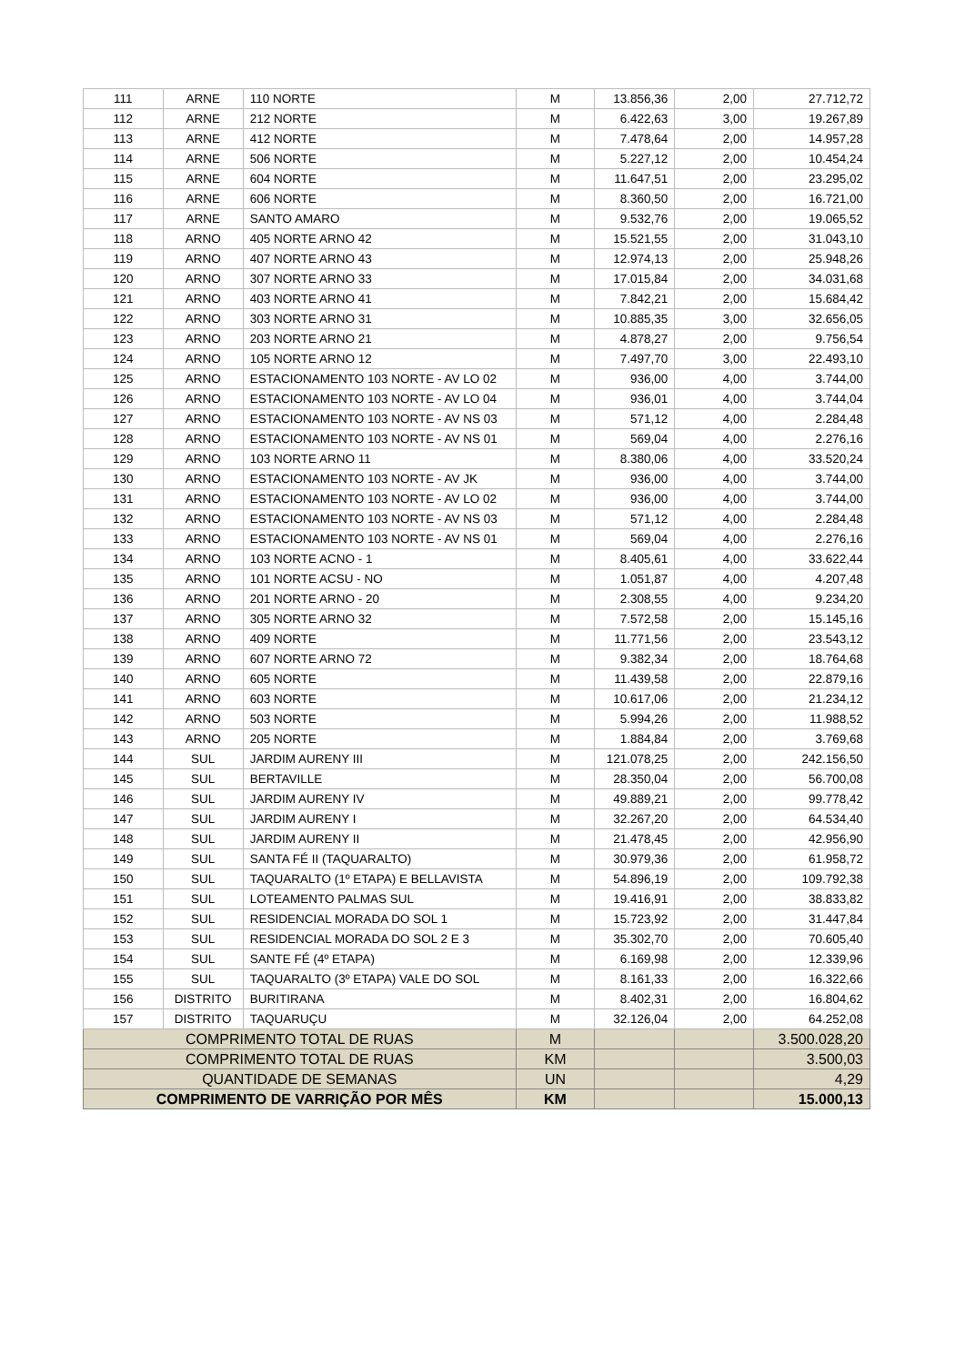| 111 | ARNE | 110 NORTE | M | 13.856,36 | 2,00 | 27.712,72 |
| 112 | ARNE | 212 NORTE | M | 6.422,63 | 3,00 | 19.267,89 |
| 113 | ARNE | 412 NORTE | M | 7.478,64 | 2,00 | 14.957,28 |
| 114 | ARNE | 506 NORTE | M | 5.227,12 | 2,00 | 10.454,24 |
| 115 | ARNE | 604 NORTE | M | 11.647,51 | 2,00 | 23.295,02 |
| 116 | ARNE | 606 NORTE | M | 8.360,50 | 2,00 | 16.721,00 |
| 117 | ARNE | SANTO AMARO | M | 9.532,76 | 2,00 | 19.065,52 |
| 118 | ARNO | 405 NORTE ARNO 42 | M | 15.521,55 | 2,00 | 31.043,10 |
| 119 | ARNO | 407 NORTE ARNO 43 | M | 12.974,13 | 2,00 | 25.948,26 |
| 120 | ARNO | 307 NORTE ARNO 33 | M | 17.015,84 | 2,00 | 34.031,68 |
| 121 | ARNO | 403 NORTE ARNO 41 | M | 7.842,21 | 2,00 | 15.684,42 |
| 122 | ARNO | 303 NORTE ARNO 31 | M | 10.885,35 | 3,00 | 32.656,05 |
| 123 | ARNO | 203 NORTE ARNO 21 | M | 4.878,27 | 2,00 | 9.756,54 |
| 124 | ARNO | 105 NORTE ARNO 12 | M | 7.497,70 | 3,00 | 22.493,10 |
| 125 | ARNO | ESTACIONAMENTO 103 NORTE - AV LO 02 | M | 936,00 | 4,00 | 3.744,00 |
| 126 | ARNO | ESTACIONAMENTO 103 NORTE - AV LO 04 | M | 936,01 | 4,00 | 3.744,04 |
| 127 | ARNO | ESTACIONAMENTO 103 NORTE - AV NS 03 | M | 571,12 | 4,00 | 2.284,48 |
| 128 | ARNO | ESTACIONAMENTO 103 NORTE - AV NS 01 | M | 569,04 | 4,00 | 2.276,16 |
| 129 | ARNO | 103 NORTE ARNO 11 | M | 8.380,06 | 4,00 | 33.520,24 |
| 130 | ARNO | ESTACIONAMENTO 103 NORTE - AV JK | M | 936,00 | 4,00 | 3.744,00 |
| 131 | ARNO | ESTACIONAMENTO 103 NORTE - AV LO 02 | M | 936,00 | 4,00 | 3.744,00 |
| 132 | ARNO | ESTACIONAMENTO 103 NORTE - AV NS 03 | M | 571,12 | 4,00 | 2.284,48 |
| 133 | ARNO | ESTACIONAMENTO 103 NORTE - AV NS 01 | M | 569,04 | 4,00 | 2.276,16 |
| 134 | ARNO | 103 NORTE ACNO - 1 | M | 8.405,61 | 4,00 | 33.622,44 |
| 135 | ARNO | 101 NORTE ACSU - NO | M | 1.051,87 | 4,00 | 4.207,48 |
| 136 | ARNO | 201 NORTE ARNO - 20 | M | 2.308,55 | 4,00 | 9.234,20 |
| 137 | ARNO | 305 NORTE ARNO 32 | M | 7.572,58 | 2,00 | 15.145,16 |
| 138 | ARNO | 409 NORTE | M | 11.771,56 | 2,00 | 23.543,12 |
| 139 | ARNO | 607 NORTE ARNO 72 | M | 9.382,34 | 2,00 | 18.764,68 |
| 140 | ARNO | 605 NORTE | M | 11.439,58 | 2,00 | 22.879,16 |
| 141 | ARNO | 603 NORTE | M | 10.617,06 | 2,00 | 21.234,12 |
| 142 | ARNO | 503 NORTE | M | 5.994,26 | 2,00 | 11.988,52 |
| 143 | ARNO | 205 NORTE | M | 1.884,84 | 2,00 | 3.769,68 |
| 144 | SUL | JARDIM AURENY III | M | 121.078,25 | 2,00 | 242.156,50 |
| 145 | SUL | BERTAVILLE | M | 28.350,04 | 2,00 | 56.700,08 |
| 146 | SUL | JARDIM AURENY IV | M | 49.889,21 | 2,00 | 99.778,42 |
| 147 | SUL | JARDIM AURENY I | M | 32.267,20 | 2,00 | 64.534,40 |
| 148 | SUL | JARDIM AURENY II | M | 21.478,45 | 2,00 | 42.956,90 |
| 149 | SUL | SANTA FÉ II (TAQUARALTO) | M | 30.979,36 | 2,00 | 61.958,72 |
| 150 | SUL | TAQUARALTO (1º ETAPA) E BELLAVISTA | M | 54.896,19 | 2,00 | 109.792,38 |
| 151 | SUL | LOTEAMENTO PALMAS SUL | M | 19.416,91 | 2,00 | 38.833,82 |
| 152 | SUL | RESIDENCIAL MORADA DO SOL 1 | M | 15.723,92 | 2,00 | 31.447,84 |
| 153 | SUL | RESIDENCIAL MORADA DO SOL 2 E 3 | M | 35.302,70 | 2,00 | 70.605,40 |
| 154 | SUL | SANTE FÉ (4º ETAPA) | M | 6.169,98 | 2,00 | 12.339,96 |
| 155 | SUL | TAQUARALTO (3º ETAPA) VALE DO SOL | M | 8.161,33 | 2,00 | 16.322,66 |
| 156 | DISTRITO | BURITIRANA | M | 8.402,31 | 2,00 | 16.804,62 |
| 157 | DISTRITO | TAQUARUÇU | M | 32.126,04 | 2,00 | 64.252,08 |
| COMPRIMENTO TOTAL DE RUAS | | | M | | | 3.500.028,20 |
| COMPRIMENTO TOTAL DE RUAS | | | KM | | | 3.500,03 |
| QUANTIDADE DE SEMANAS | | | UN | | | 4,29 |
| COMPRIMENTO DE VARRIÇÃO POR MÊS | | | KM | | | 15.000,13 |